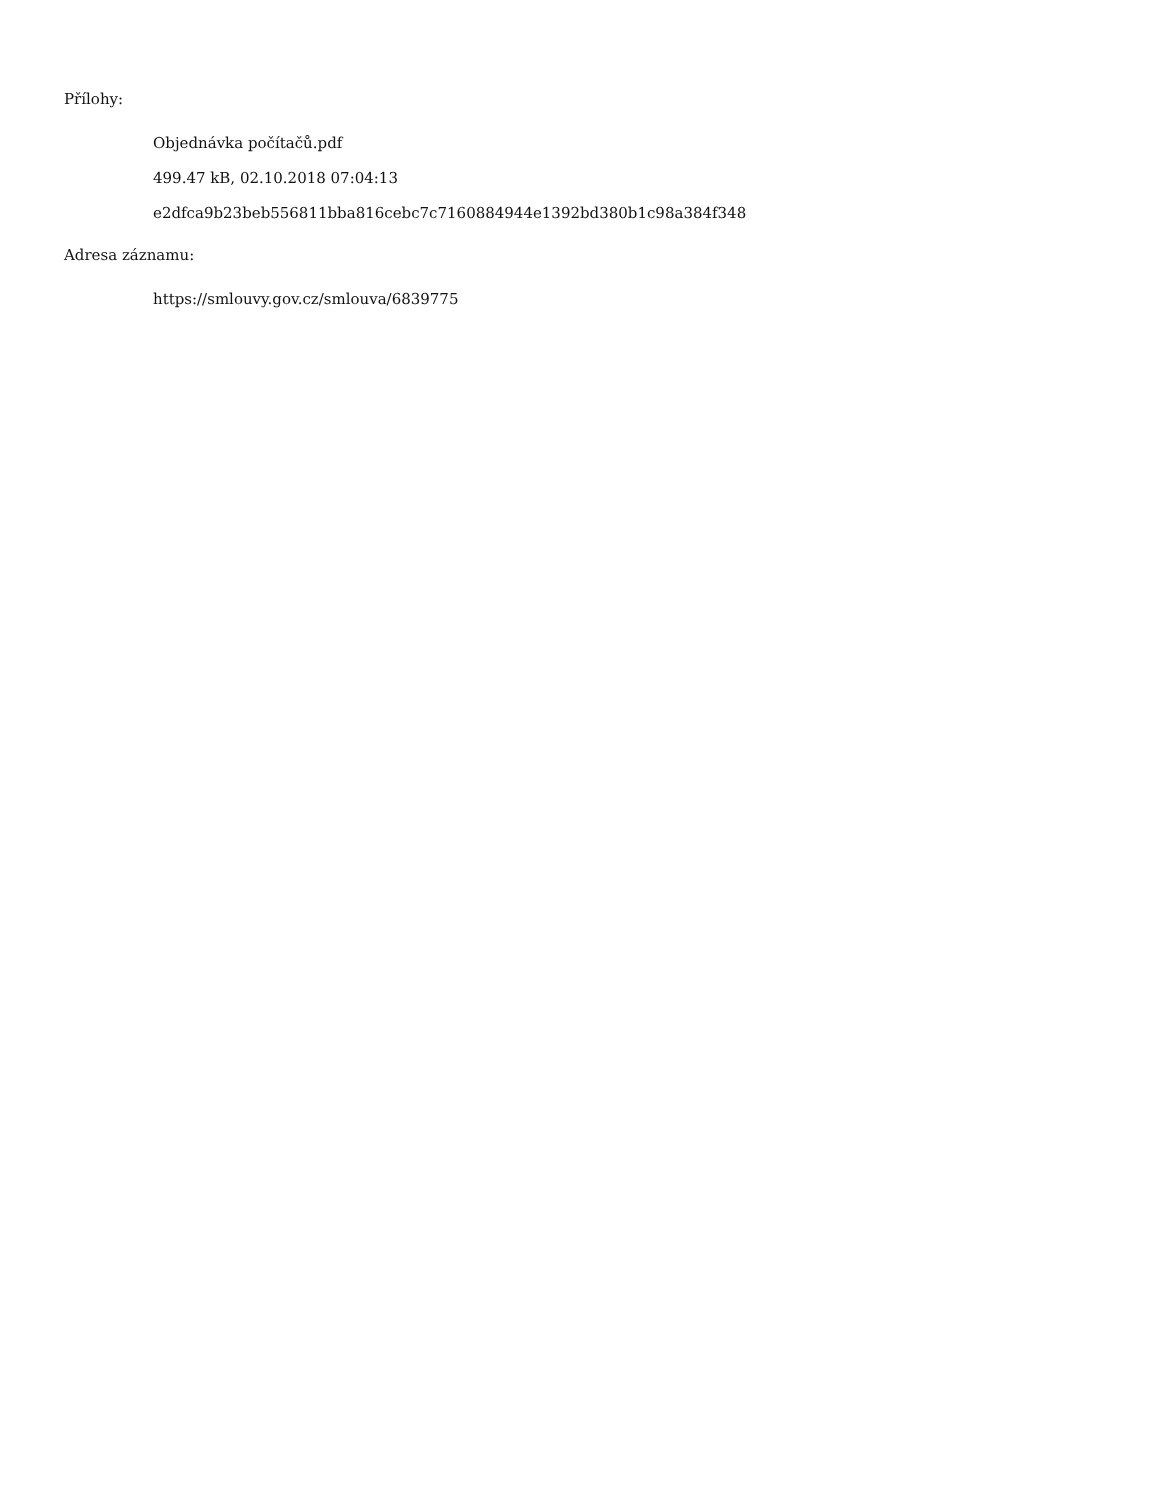Přílohy:
Objednávka počítačů.pdf
499.47 kB, 02.10.2018 07:04:13
e2dfca9b23beb556811bba816cebc7c7160884944e1392bd380b1c98a384f348
Adresa záznamu:
https://smlouvy.gov.cz/smlouva/6839775